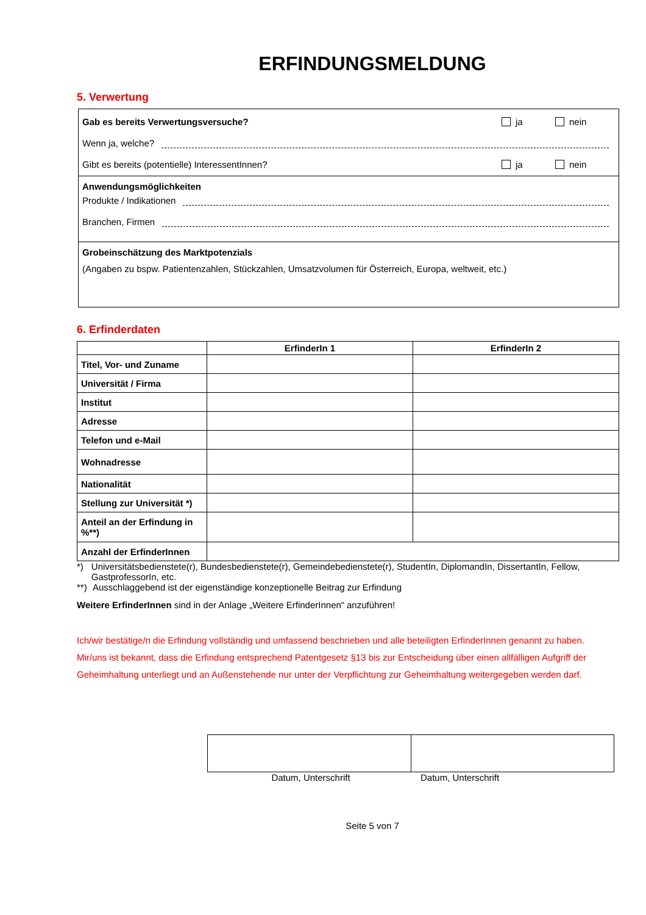ERFINDUNGSMELDUNG
5. Verwertung
Gab es bereits Verwertungsversuche? ja nein
Wenn ja, welche?
Gibt es bereits (potentielle) InteressentInnen? ja nein
Anwendungsmöglichkeiten
Produkte / Indikationen
Branchen, Firmen
Grobeinschätzung des Marktpotenzials
(Angaben zu bspw. Patientenzahlen, Stückzahlen, Umsatzvolumen für Österreich, Europa, weltweit, etc.)
6. Erfinderdaten
| | ErfinderIn 1 | ErfinderIn 2 |
| --- | --- | --- |
| Titel, Vor- und Zuname | | |
| Universität / Firma | | |
| Institut | | |
| Adresse | | |
| Telefon und e-Mail | | |
| Wohnadresse | | |
| Nationalität | | |
| Stellung zur Universität *) | | |
| Anteil an der Erfindung in %**) | | |
| Anzahl der ErfinderInnen | | |
*) Universitätsbedienstete(r), Bundesbedienstete(r), Gemeindebedienstete(r), StudentIn, DiplomandIn, DissertantIn, Fellow, GastprofessorIn, etc.
**) Ausschlaggebend ist der eigenständige konzeptionelle Beitrag zur Erfindung
Weitere ErfinderInnen sind in der Anlage „Weitere ErfinderInnen“ anzuführen!
Ich/wir bestätige/n die Erfindung vollständig und umfassend beschrieben und alle beteiligten ErfinderInnen genannt zu haben.
Mir/uns ist bekannt, dass die Erfindung entsprechend Patentgesetz §13 bis zur Entscheidung über einen allfälligen Aufgriff der Geheimhaltung unterliegt und an Außenstehende nur unter der Verpflichtung zur Geheimhaltung weitergegeben werden darf.
Datum, Unterschrift Datum, Unterschrift
Seite 5 von 7